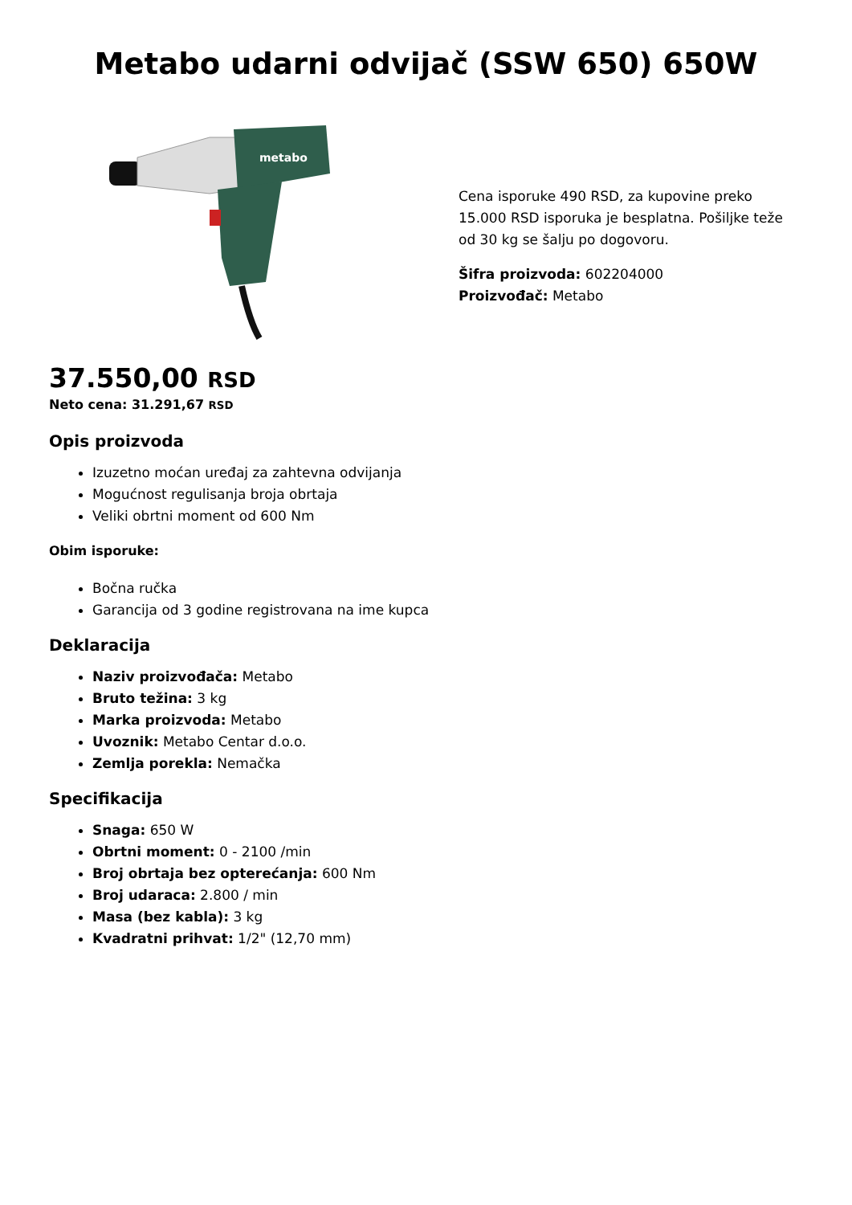Metabo udarni odvijač (SSW 650) 650W
metabo
Cena isporuke 490 RSD, za kupovine preko 15.000 RSD isporuka je besplatna. Pošiljke teže od 30 kg se šalju po dogovoru.
Šifra proizvoda: 602204000
Proizvođač: Metabo
37.550,00 RSD
Neto cena: 31.291,67 RSD
Opis proizvoda
Izuzetno moćan uređaj za zahtevna odvijanja
Mogućnost regulisanja broja obrtaja
Veliki obrtni moment od 600 Nm
Obim isporuke:
Bočna ručka
Garancija od 3 godine registrovana na ime kupca
Deklaracija
Naziv proizvođača: Metabo
Bruto težina: 3 kg
Marka proizvoda: Metabo
Uvoznik: Metabo Centar d.o.o.
Zemlja porekla: Nemačka
Specifikacija
Snaga: 650 W
Obrtni moment: 0 - 2100 /min
Broj obrtaja bez opterećanja: 600 Nm
Broj udaraca: 2.800 / min
Masa (bez kabla): 3 kg
Kvadratni prihvat: 1/2" (12,70 mm)